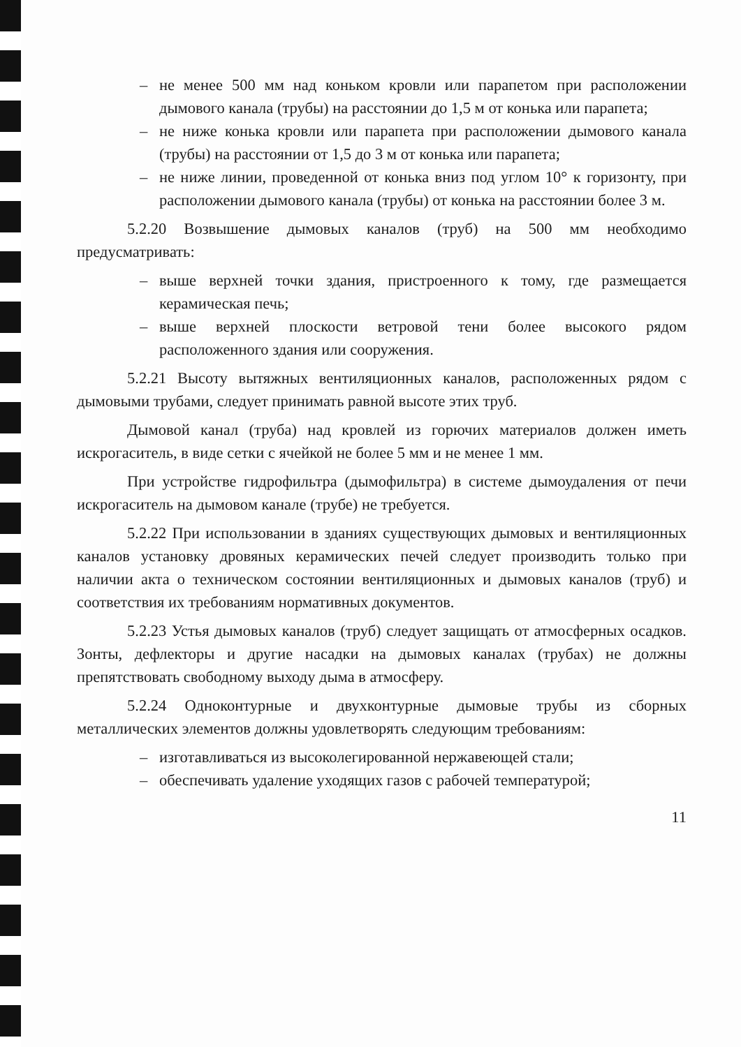– не менее 500 мм над коньком кровли или парапетом при расположении дымового канала (трубы) на расстоянии до 1,5 м от конька или парапета;
– не ниже конька кровли или парапета при расположении дымового канала (трубы) на расстоянии от 1,5 до 3 м от конька или парапета;
– не ниже линии, проведенной от конька вниз под углом 10° к горизонту, при расположении дымового канала (трубы) от конька на расстоянии более 3 м.
5.2.20 Возвышение дымовых каналов (труб) на 500 мм необходимо предусматривать:
– выше верхней точки здания, пристроенного к тому, где размещается керамическая печь;
– выше верхней плоскости ветровой тени более высокого рядом расположенного здания или сооружения.
5.2.21 Высоту вытяжных вентиляционных каналов, расположенных рядом с дымовыми трубами, следует принимать равной высоте этих труб.
Дымовой канал (труба) над кровлей из горючих материалов должен иметь искрогаситель, в виде сетки с ячейкой не более 5 мм и не менее 1 мм.
При устройстве гидрофильтра (дымофильтра) в системе дымоудаления от печи искрогаситель на дымовом канале (трубе) не требуется.
5.2.22 При использовании в зданиях существующих дымовых и вентиляционных каналов установку дровяных керамических печей следует производить только при наличии акта о техническом состоянии вентиляционных и дымовых каналов (труб) и соответствия их требованиям нормативных документов.
5.2.23 Устья дымовых каналов (труб) следует защищать от атмосферных осадков. Зонты, дефлекторы и другие насадки на дымовых каналах (трубах) не должны препятствовать свободному выходу дыма в атмосферу.
5.2.24 Одноконтурные и двухконтурные дымовые трубы из сборных металлических элементов должны удовлетворять следующим требованиям:
– изготавливаться из высоколегированной нержавеющей стали;
– обеспечивать удаление уходящих газов с рабочей температурой;
11